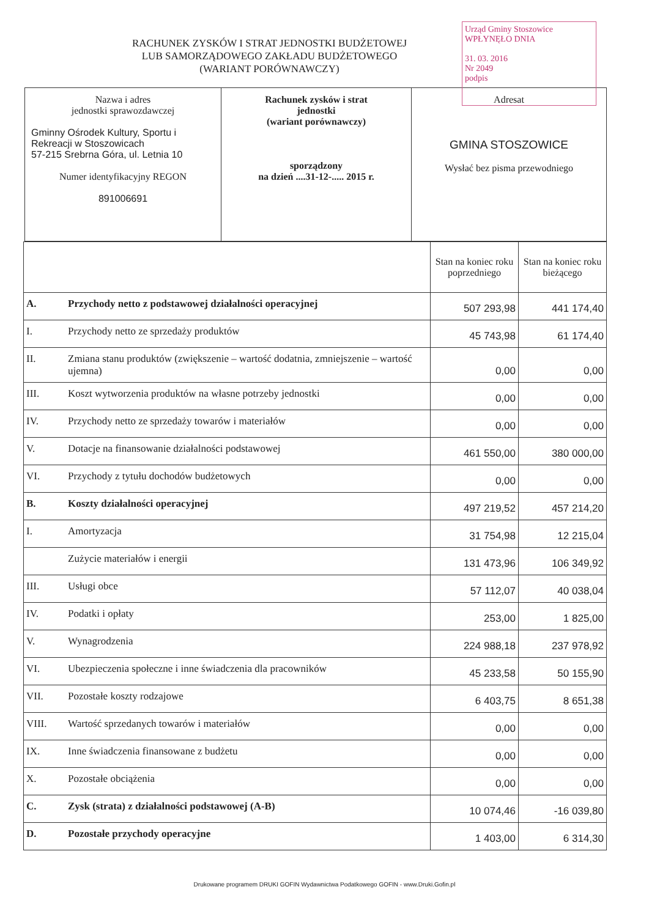Urząd Gminy Stoszowice
WPŁYNĘŁO DNIA
31. 03. 2016
Nr 2049
podpis
RACHUNEK ZYSKÓW I STRAT JEDNOSTKI BUDŻETOWEJ
LUB SAMORZĄDOWEGO ZAKŁADU BUDŻETOWEGO
(WARIANT PORÓWNAWCZY)
| Nazwa i adres jednostki sprawozdawczej Gminny Ośrodek Kultury, Sportu i Rekreacji w Stoszowicach 57-215 Srebrna Góra, ul. Letnia 10 Numer identyfikacyjny REGON 891006691 | Rachunek zysków i strat jednostki (wariant porównawczy) sporządzony na dzień ....31-12-..... 2015 r. | Adresat GMINA STOSZOWICE Wysłać bez pisma przewodniego |
| | | Stan na koniec roku poprzedniego | Stan na koniec roku bieżącego |
| --- | --- | --- | --- |
| A. | Przychody netto z podstawowej działalności operacyjnej | 507 293,98 | 441 174,40 |
| I. | Przychody netto ze sprzedaży produktów | 45 743,98 | 61 174,40 |
| II. | Zmiana stanu produktów (zwiększenie – wartość dodatnia, zmniejszenie – wartość ujemna) | 0,00 | 0,00 |
| III. | Koszt wytworzenia produktów na własne potrzeby jednostki | 0,00 | 0,00 |
| IV. | Przychody netto ze sprzedaży towarów i materiałów | 0,00 | 0,00 |
| V. | Dotacje na finansowanie działalności podstawowej | 461 550,00 | 380 000,00 |
| VI. | Przychody z tytułu dochodów budżetowych | 0,00 | 0,00 |
| B. | Koszty działalności operacyjnej | 497 219,52 | 457 214,20 |
| I. | Amortyzacja | 31 754,98 | 12 215,04 |
| | Zużycie materiałów i energii | 131 473,96 | 106 349,92 |
| III. | Usługi obce | 57 112,07 | 40 038,04 |
| IV. | Podatki i opłaty | 253,00 | 1 825,00 |
| V. | Wynagrodzenia | 224 988,18 | 237 978,92 |
| VI. | Ubezpieczenia społeczne i inne świadczenia dla pracowników | 45 233,58 | 50 155,90 |
| VII. | Pozostałe koszty rodzajowe | 6 403,75 | 8 651,38 |
| VIII. | Wartość sprzedanych towarów i materiałów | 0,00 | 0,00 |
| IX. | Inne świadczenia finansowane z budżetu | 0,00 | 0,00 |
| X. | Pozostałe obciążenia | 0,00 | 0,00 |
| C. | Zysk (strata) z działalności podstawowej (A-B) | 10 074,46 | -16 039,80 |
| D. | Pozostałe przychody operacyjne | 1 403,00 | 6 314,30 |
Drukowane programem DRUKI GOFIN Wydawnictwa Podatkowego GOFIN - www.Druki.Gofin.pl